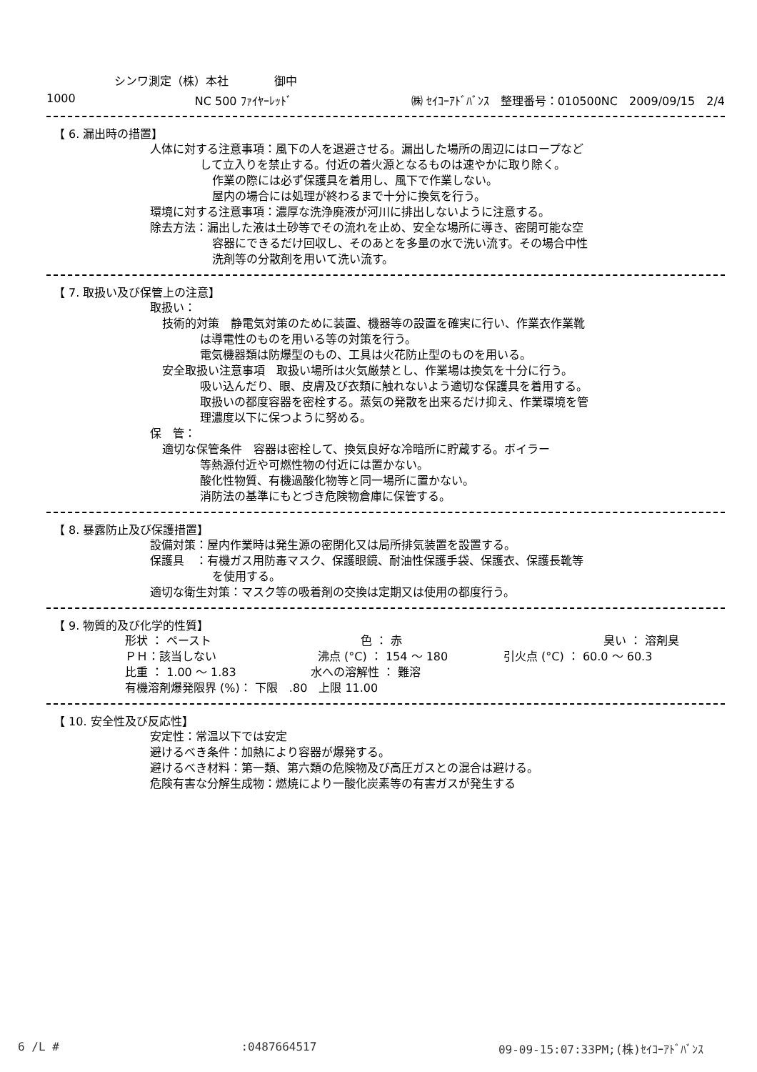シンワ測定（株）本社　　　　御中
1000 NC 500 ﾌｧｲﾔｰﾚｯﾄﾞ ㈱ ｾｲｺｰｱﾄﾞﾊﾞﾝｽ　整理番号：010500NC　2009/09/15　2/4
【 6. 漏出時の措置】
人体に対する注意事項：風下の人を退避させる。漏出した場所の周辺にはロープなど
して立入りを禁止する。付近の着火源となるものは速やかに取り除く。
作業の際には必ず保護具を着用し、風下で作業しない。
屋内の場合には処理が終わるまで十分に換気を行う。
環境に対する注意事項：濃厚な洗浄廃液が河川に排出しないように注意する。
除去方法：漏出した液は土砂等でその流れを止め、安全な場所に導き、密閉可能な空
容器にできるだけ回収し、そのあとを多量の水で洗い流す。その場合中性
洗剤等の分散剤を用いて洗い流す。
【 7. 取扱い及び保管上の注意】
取扱い：
技術的対策　静電気対策のために装置、機器等の設置を確実に行い、作業衣作業靴
は導電性のものを用いる等の対策を行う。
電気機器類は防爆型のもの、工具は火花防止型のものを用いる。
安全取扱い注意事項　取扱い場所は火気厳禁とし、作業場は換気を十分に行う。
吸い込んだり、眼、皮膚及び衣類に触れないよう適切な保護具を着用する。
取扱いの都度容器を密栓する。蒸気の発散を出来るだけ抑え、作業環境を管
理濃度以下に保つように努める。
保　管：
適切な保管条件　容器は密栓して、換気良好な冷暗所に貯蔵する。ボイラー
等熱源付近や可燃性物の付近には置かない。
酸化性物質、有機過酸化物等と同一場所に置かない。
消防法の基準にもとづき危険物倉庫に保管する。
【 8. 暴露防止及び保護措置】
設備対策：屋内作業時は発生源の密閉化又は局所排気装置を設置する。
保護具　：有機ガス用防毒マスク、保護眼鏡、耐油性保護手袋、保護衣、保護長靴等
を使用する。
適切な衛生対策：マスク等の吸着剤の交換は定期又は使用の都度行う。
【 9. 物質的及び化学的性質】
形状 ： ペースト 色 ： 赤 臭い ： 溶剤臭
ＰＨ：該当しない 沸点 (°C) ： 154 〜 180 引火点 (°C) ： 60.0 〜 60.3
比重 ： 1.00 〜 1.83 水への溶解性 ： 難溶
有機溶剤爆発限界 (%)： 下限　.80　上限 11.00
【 10. 安全性及び反応性】
安定性：常温以下では安定
避けるべき条件：加熱により容器が爆発する。
避けるべき材料：第一類、第六類の危険物及び高圧ガスとの混合は避ける。
危険有害な分解生成物：燃焼により一酸化炭素等の有害ガスが発生する
6 /L #:0487664517 09-09-15:07:33PM;(株)ｾｲｺｰｱﾄﾞﾊﾞﾝｽ